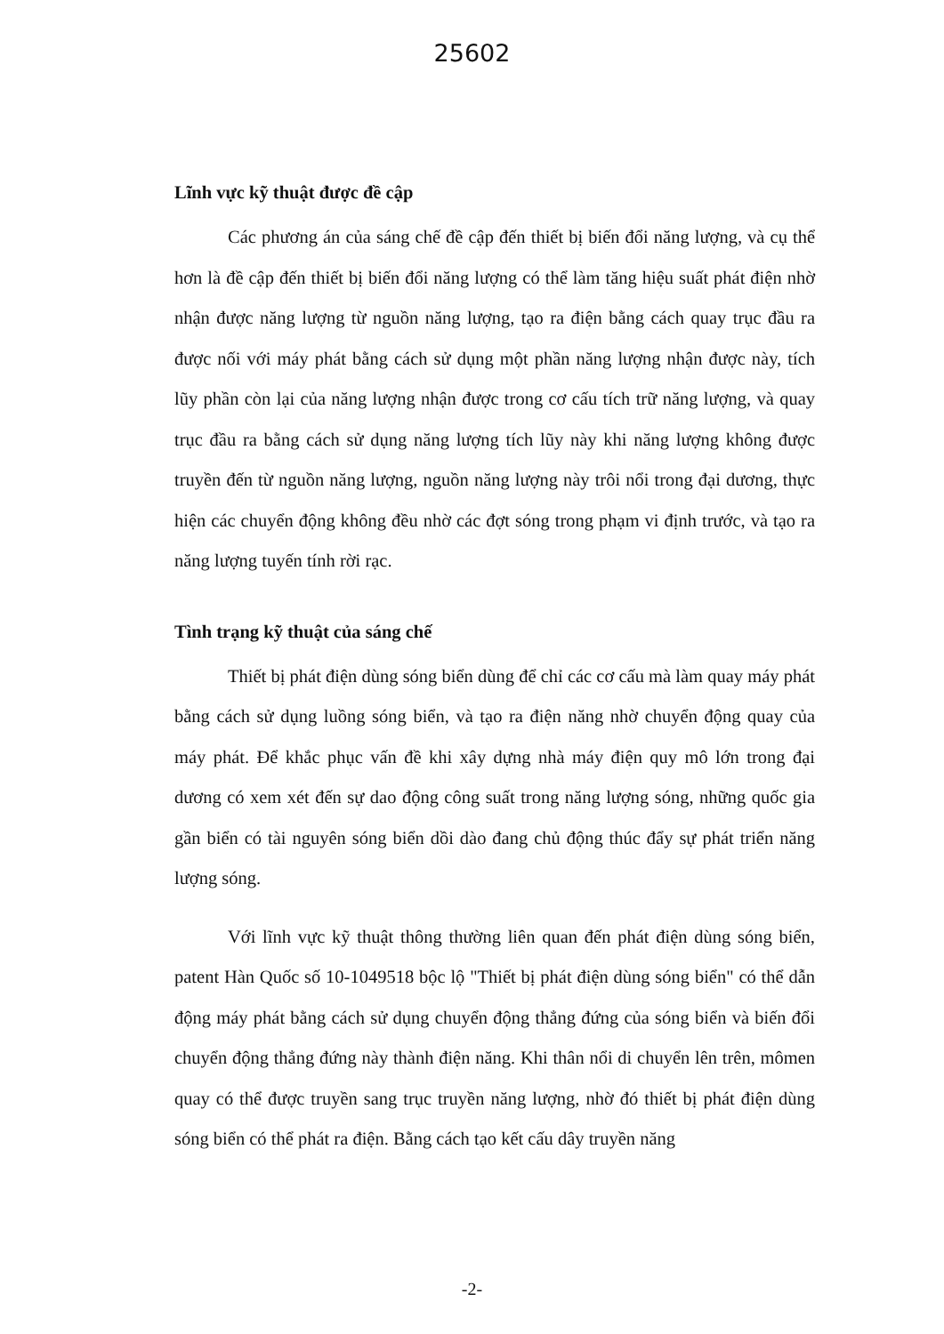25602
Lĩnh vực kỹ thuật được đề cập
Các phương án của sáng chế đề cập đến thiết bị biến đổi năng lượng, và cụ thể hơn là đề cập đến thiết bị biến đổi năng lượng có thể làm tăng hiệu suất phát điện nhờ nhận được năng lượng từ nguồn năng lượng, tạo ra điện bằng cách quay trục đầu ra được nối với máy phát bằng cách sử dụng một phần năng lượng nhận được này, tích lũy phần còn lại của năng lượng nhận được trong cơ cấu tích trữ năng lượng, và quay trục đầu ra bằng cách sử dụng năng lượng tích lũy này khi năng lượng không được truyền đến từ nguồn năng lượng, nguồn năng lượng này trôi nổi trong đại dương, thực hiện các chuyển động không đều nhờ các đợt sóng trong phạm vi định trước, và tạo ra năng lượng tuyến tính rời rạc.
Tình trạng kỹ thuật của sáng chế
Thiết bị phát điện dùng sóng biển dùng để chỉ các cơ cấu mà làm quay máy phát bằng cách sử dụng luồng sóng biển, và tạo ra điện năng nhờ chuyển động quay của máy phát. Để khắc phục vấn đề khi xây dựng nhà máy điện quy mô lớn trong đại dương có xem xét đến sự dao động công suất trong năng lượng sóng, những quốc gia gần biển có tài nguyên sóng biển dồi dào đang chủ động thúc đẩy sự phát triển năng lượng sóng.
Với lĩnh vực kỹ thuật thông thường liên quan đến phát điện dùng sóng biển, patent Hàn Quốc số 10-1049518 bộc lộ "Thiết bị phát điện dùng sóng biển" có thể dẫn động máy phát bằng cách sử dụng chuyển động thẳng đứng của sóng biển và biến đổi chuyển động thẳng đứng này thành điện năng. Khi thân nổi di chuyển lên trên, mômen quay có thể được truyền sang trục truyền năng lượng, nhờ đó thiết bị phát điện dùng sóng biển có thể phát ra điện. Bằng cách tạo kết cấu dây truyền năng
-2-